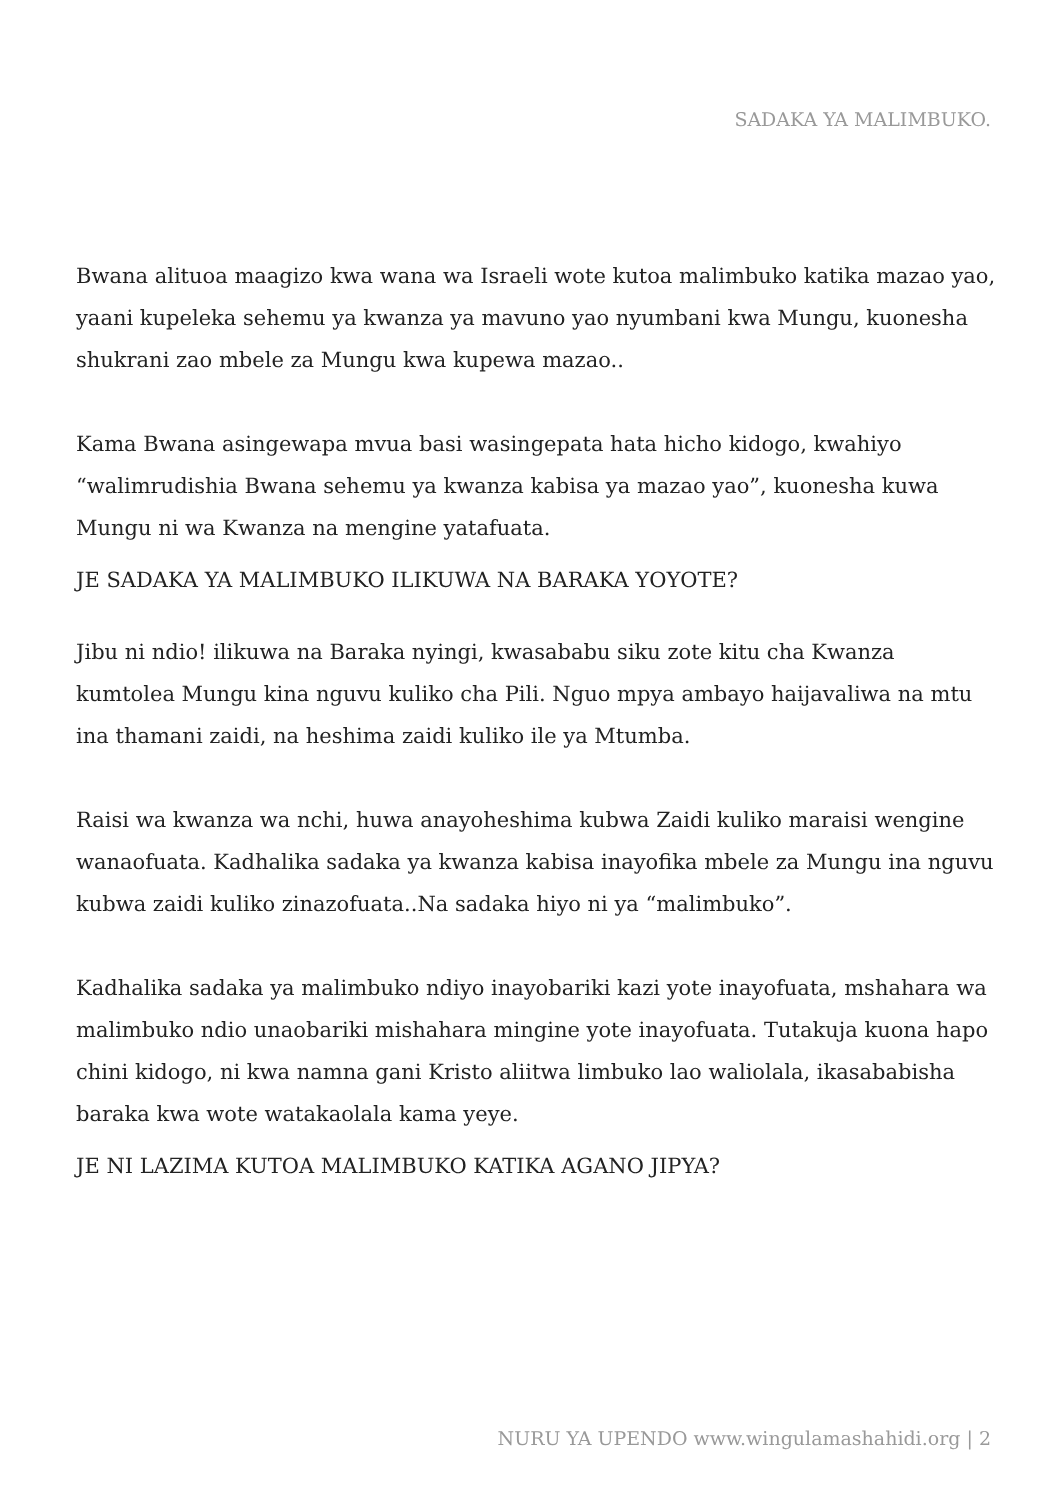SADAKA YA MALIMBUKO.
Bwana alituoa maagizo kwa wana wa Israeli wote kutoa malimbuko katika mazao yao, yaani kupeleka sehemu ya kwanza ya mavuno yao nyumbani kwa Mungu, kuonesha shukrani zao mbele za Mungu kwa kupewa mazao..
Kama Bwana asingewapa mvua basi wasingepata hata hicho kidogo, kwahiyo “walimrudishia Bwana sehemu ya kwanza kabisa ya mazao yao”, kuonesha kuwa Mungu ni wa Kwanza na mengine yatafuata.
JE SADAKA YA MALIMBUKO ILIKUWA NA BARAKA YOYOTE?
Jibu ni ndio! ilikuwa na Baraka nyingi, kwasababu siku zote kitu cha Kwanza kumtolea Mungu kina nguvu kuliko cha Pili. Nguo mpya ambayo haijavaliwa na mtu ina thamani zaidi, na heshima zaidi kuliko ile ya Mtumba.
Raisi wa kwanza wa nchi, huwa anayoheshima kubwa Zaidi kuliko maraisi wengine wanaofuata. Kadhalika sadaka ya kwanza kabisa inayofika mbele za Mungu ina nguvu kubwa zaidi kuliko zinazofuata..Na sadaka hiyo ni ya “malimbuko”.
Kadhalika sadaka ya malimbuko ndiyo inayobariki kazi yote inayofuata, mshahara wa malimbuko ndio unaobariki mishahara mingine yote inayofuata. Tutakuja kuona hapo chini kidogo, ni kwa namna gani Kristo aliitwa limbuko lao waliolala, ikasababisha baraka kwa wote watakaolala kama yeye.
JE NI LAZIMA KUTOA MALIMBUKO KATIKA AGANO JIPYA?
NURU YA UPENDO www.wingulamashahidi.org | 2